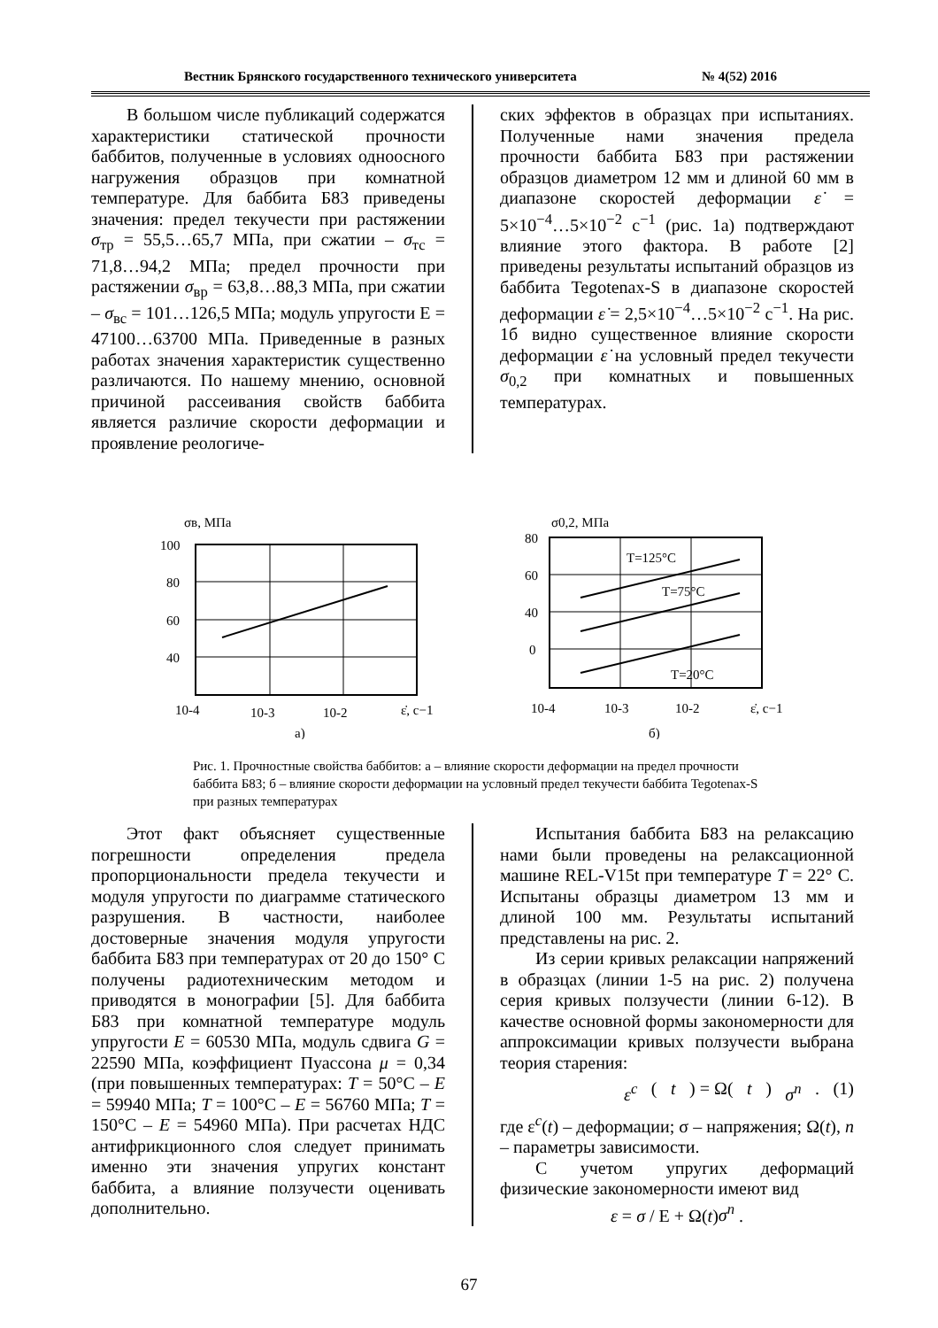Вестник Брянского государственного технического университета № 4(52) 2016
В большом числе публикаций содержатся характеристики статической прочности баббитов, полученные в условиях одноосного нагружения образцов при комнатной температуре. Для баббита Б83 приведены значения: предел текучести при растяжении σ<sub>тр</sub> = 55,5…65,7 МПа, при сжатии – σ<sub>тс</sub> = 71,8…94,2 МПа; предел прочности при растяжении σ<sub>вр</sub> = 63,8…88,3 МПа, при сжатии – σ<sub>вс</sub> = 101…126,5 МПа; модуль упругости Е = 47100…63700 МПа. Приведенные в разных работах значения характеристик существенно различаются. По нашему мнению, основной причиной рассеивания свойств баббита является различие скорости деформации и проявление реологиче-
ских эффектов в образцах при испытаниях. Полученные нами значения предела прочности баббита Б83 при растяжении образцов диаметром 12 мм и длиной 60 мм в диапазоне скоростей деформации ε̇ = 5×10<sup>−4</sup>…5×10<sup>−2</sup> с<sup>−1</sup> (рис. 1а) подтверждают влияние этого фактора. В работе [2] приведены результаты испытаний образцов из баббита Tegotenax-S в диапазоне скоростей деформации ε̇ = 2,5×10<sup>−4</sup>…5×10<sup>−2</sup> с<sup>−1</sup>. На рис. 1б видно существенное влияние скорости деформации ε̇ на условный предел текучести σ<sub>0,2</sub> при комнатных и повышенных температурах.
σв, МПа
100
80
60
40
10-4
10-3
10-2
ε̇, с−1
а)
σ0,2, МПа
80
60
40
0
T=125°C
T=75°C
T=20°C
10-4
10-3
10-2
ε̇, c−1
б)
Рис. 1. Прочностные свойства баббитов: а – влияние скорости деформации на предел прочности баббита Б83; б – влияние скорости деформации на условный предел текучести баббита Tegotenax-S при разных температурах
Этот факт объясняет существенные погрешности определения предела пропорциональности предела текучести и модуля упругости по диаграмме статического разрушения. В частности, наиболее достоверные значения модуля упругости баббита Б83 при температурах от 20 до 150° С получены радиотехническим методом и приводятся в монографии [5]. Для баббита Б83 при комнатной температуре модуль упругости E = 60530 МПа, модуль сдвига G = 22590 МПа, коэффициент Пуассона μ = 0,34 (при повышенных температурах: T = 50°С – E = 59940 МПа; T = 100°С – E = 56760 МПа; T = 150°С – E = 54960 МПа). При расчетах НДС антифрикционного слоя следует принимать именно эти значения упругих констант баббита, а влияние ползучести оценивать дополнительно.
Испытания баббита Б83 на релаксацию нами были проведены на релаксационной машине REL-V15t при температуре T = 22° С. Испытаны образцы диаметром 13 мм и длиной 100 мм. Результаты испытаний представлены на рис. 2.
Из серии кривых релаксации напряжений в образцах (линии 1-5 на рис. 2) получена серия кривых ползучести (линии 6-12). В качестве основной формы закономерности для аппроксимации кривых ползучести выбрана теория старения:
ε<sup>c</sup> (t) = Ω(t) σ<sup>n</sup>. (1)
где ε<sup>c</sup>(t) – деформации; σ – напряжения; Ω(t), n – параметры зависимости.
С учетом упругих деформаций физические закономерности имеют вид
ε = σ / Е + Ω(t)σ<sup>n</sup> .
67